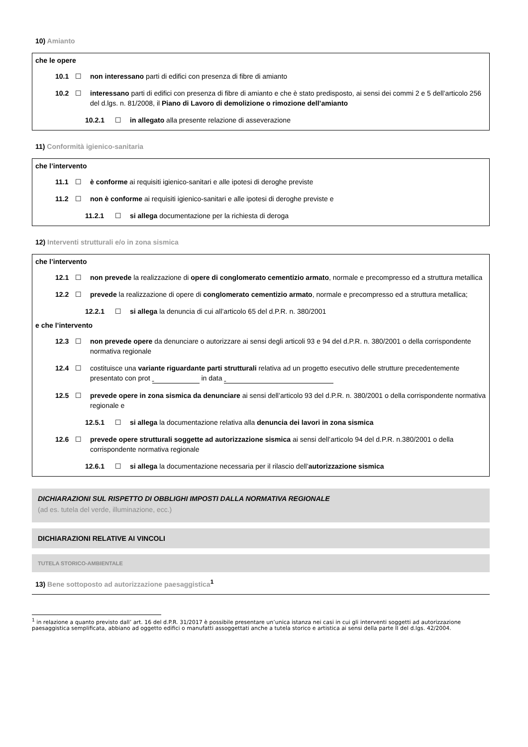10) Amianto
che le opere
10.1 ☐ non interessano parti di edifici con presenza di fibre di amianto
10.2 ☐ interessano parti di edifici con presenza di fibre di amianto e che è stato predisposto, ai sensi dei commi 2 e 5 dell’articolo 256 del d.lgs. n. 81/2008, il Piano di Lavoro di demolizione o rimozione dell’amianto
10.2.1 ☐ in allegato alla presente relazione di asseverazione
11) Conformità igienico-sanitaria
che l’intervento
11.1 ☐ è conforme ai requisiti igienico-sanitari e alle ipotesi di deroghe previste
11.2 ☐ non è conforme ai requisiti igienico-sanitari e alle ipotesi di deroghe previste e
11.2.1 ☐ si allega documentazione per la richiesta di deroga
12) Interventi strutturali e/o in zona sismica
che l’intervento
12.1 ☐ non prevede la realizzazione di opere di conglomerato cementizio armato, normale e precompresso ed a struttura metallica
12.2 ☐ prevede la realizzazione di opere di conglomerato cementizio armato, normale e precompresso ed a struttura metallica;
12.2.1 ☐ si allega la denuncia di cui all’articolo 65 del d.P.R. n. 380/2001
e che l’intervento
12.3 ☐ non prevede opere da denunciare o autorizzare ai sensi degli articoli 93 e 94 del d.P.R. n. 380/2001 o della corrispondente normativa regionale
12.4 ☐ costituisce una variante riguardante parti strutturali relativa ad un progetto esecutivo delle strutture precedentemente presentato con prot in data
12.5 ☐ prevede opere in zona sismica da denunciare ai sensi dell’articolo 93 del d.P.R. n. 380/2001 o della corrispondente normativa regionale e
12.5.1 ☐ si allega la documentazione relativa alla denuncia dei lavori in zona sismica
12.6 ☐ prevede opere strutturali soggette ad autorizzazione sismica ai sensi dell’articolo 94 del d.P.R. n.380/2001 o della corrispondente normativa regionale
12.6.1 ☐ si allega la documentazione necessaria per il rilascio dell’autorizzazione sismica
DICHIARAZIONI SUL RISPETTO DI OBBLIGHI IMPOSTI DALLA NORMATIVA REGIONALE
(ad es. tutela del verde, illuminazione, ecc.)
DICHIARAZIONI RELATIVE AI VINCOLI
TUTELA STORICO-AMBIENTALE
13) Bene sottoposto ad autorizzazione paesaggistica<sup>1</sup>
<sup>1</sup> in relazione a quanto previsto dall’ art. 16 del d.P.R. 31/2017 è possibile presentare un’unica istanza nei casi in cui gli interventi soggetti ad autorizzazione paesaggistica semplificata, abbiano ad oggetto edifici o manufatti assoggettati anche a tutela storico e artistica ai sensi della parte II del d.lgs. 42/2004.